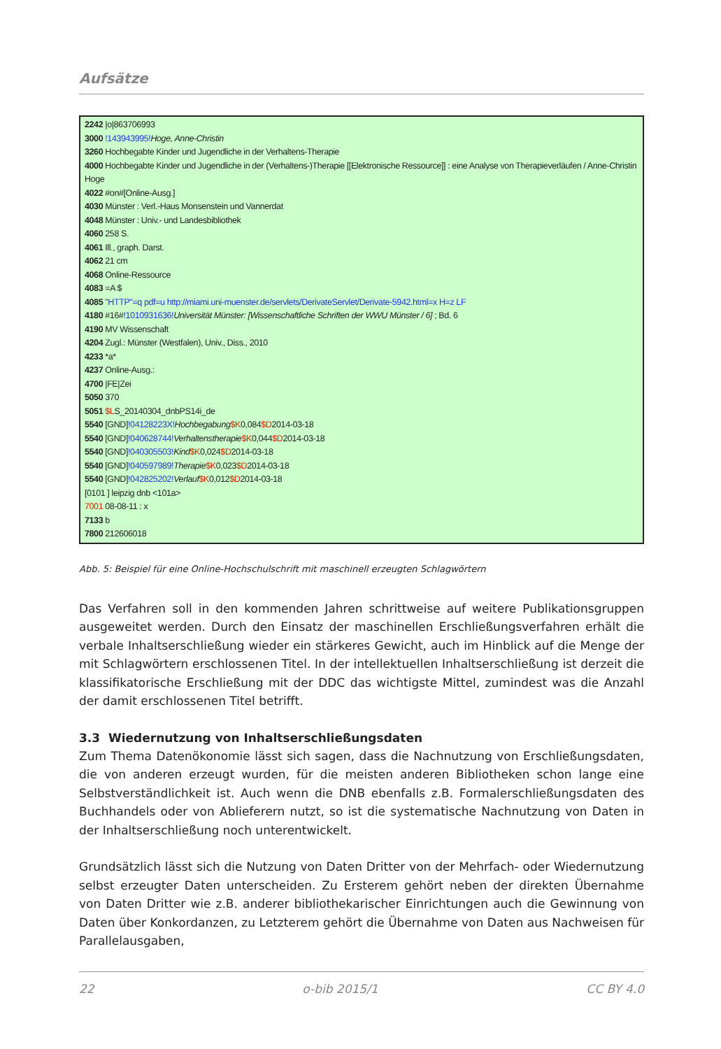Aufsätze
2242 |o|863706993
3000 !143943995!Hoge, Anne-Christin
3260 Hochbegabte Kinder und Jugendliche in der Verhaltens-Therapie
4000 Hochbegabte Kinder und Jugendliche in der (Verhaltens-)Therapie [[Elektronische Ressource]] : eine Analyse von Therapieverläufen / Anne-Christin Hoge
4022 #on#[Online-Ausg.]
4030 Münster : Verl.-Haus Monsenstein und Vannerdat
4048 Münster : Univ.- und Landesbibliothek
4060 258 S.
4061 Ill., graph. Darst.
4062 21 cm
4068 Online-Ressource
4083 =A $
4085 "HTTP"=q pdf=u http://miami.uni-muenster.de/servlets/DerivateServlet/Derivate-5942.html=x H=z LF
4180 #16#!1010931636!Universität Münster: [Wissenschaftliche Schriften der WWU Münster / 6] ; Bd. 6
4190 MV Wissenschaft
4204 Zugl.: Münster (Westfalen), Univ., Diss., 2010
4233 *a*
4237 Online-Ausg.:
4700 |FE|Zei
5050 370
5051 $LS_20140304_dnbPS14i_de
5540 [GND]!04128223X!Hochbegabung$K0,084$D2014-03-18
5540 [GND]!040628744!Verhaltenstherapie$K0,044$D2014-03-18
5540 [GND]!040305503!Kind$K0,024$D2014-03-18
5540 [GND]!040597989!Therapie$K0,023$D2014-03-18
5540 [GND]!042825202!Verlauf$K0,012$D2014-03-18
[0101 ] leipzig dnb <101a>
7001 08-08-11 : x
7133 b
7800 212606018
Abb. 5: Beispiel für eine Online-Hochschulschrift mit maschinell erzeugten Schlagwörtern
Das Verfahren soll in den kommenden Jahren schrittweise auf weitere Publikationsgruppen ausgeweitet werden. Durch den Einsatz der maschinellen Erschließungsverfahren erhält die verbale Inhaltserschließung wieder ein stärkeres Gewicht, auch im Hinblick auf die Menge der mit Schlagwörtern erschlossenen Titel. In der intellektuellen Inhaltserschließung ist derzeit die klassifikatorische Erschließung mit der DDC das wichtigste Mittel, zumindest was die Anzahl der damit erschlossenen Titel betrifft.
3.3 Wiedernutzung von Inhaltserschließungsdaten
Zum Thema Datenökonomie lässt sich sagen, dass die Nachnutzung von Erschließungsdaten, die von anderen erzeugt wurden, für die meisten anderen Bibliotheken schon lange eine Selbstverständlichkeit ist. Auch wenn die DNB ebenfalls z.B. Formalerschließungsdaten des Buchhandels oder von Ablieferern nutzt, so ist die systematische Nachnutzung von Daten in der Inhaltserschließung noch unterentwickelt.
Grundsätzlich lässt sich die Nutzung von Daten Dritter von der Mehrfach- oder Wiedernutzung selbst erzeugter Daten unterscheiden. Zu Ersterem gehört neben der direkten Übernahme von Daten Dritter wie z.B. anderer bibliothekarischer Einrichtungen auch die Gewinnung von Daten über Konkordanzen, zu Letzterem gehört die Übernahme von Daten aus Nachweisen für Parallelausgaben,
22 o-bib 2015/1 CC BY 4.0